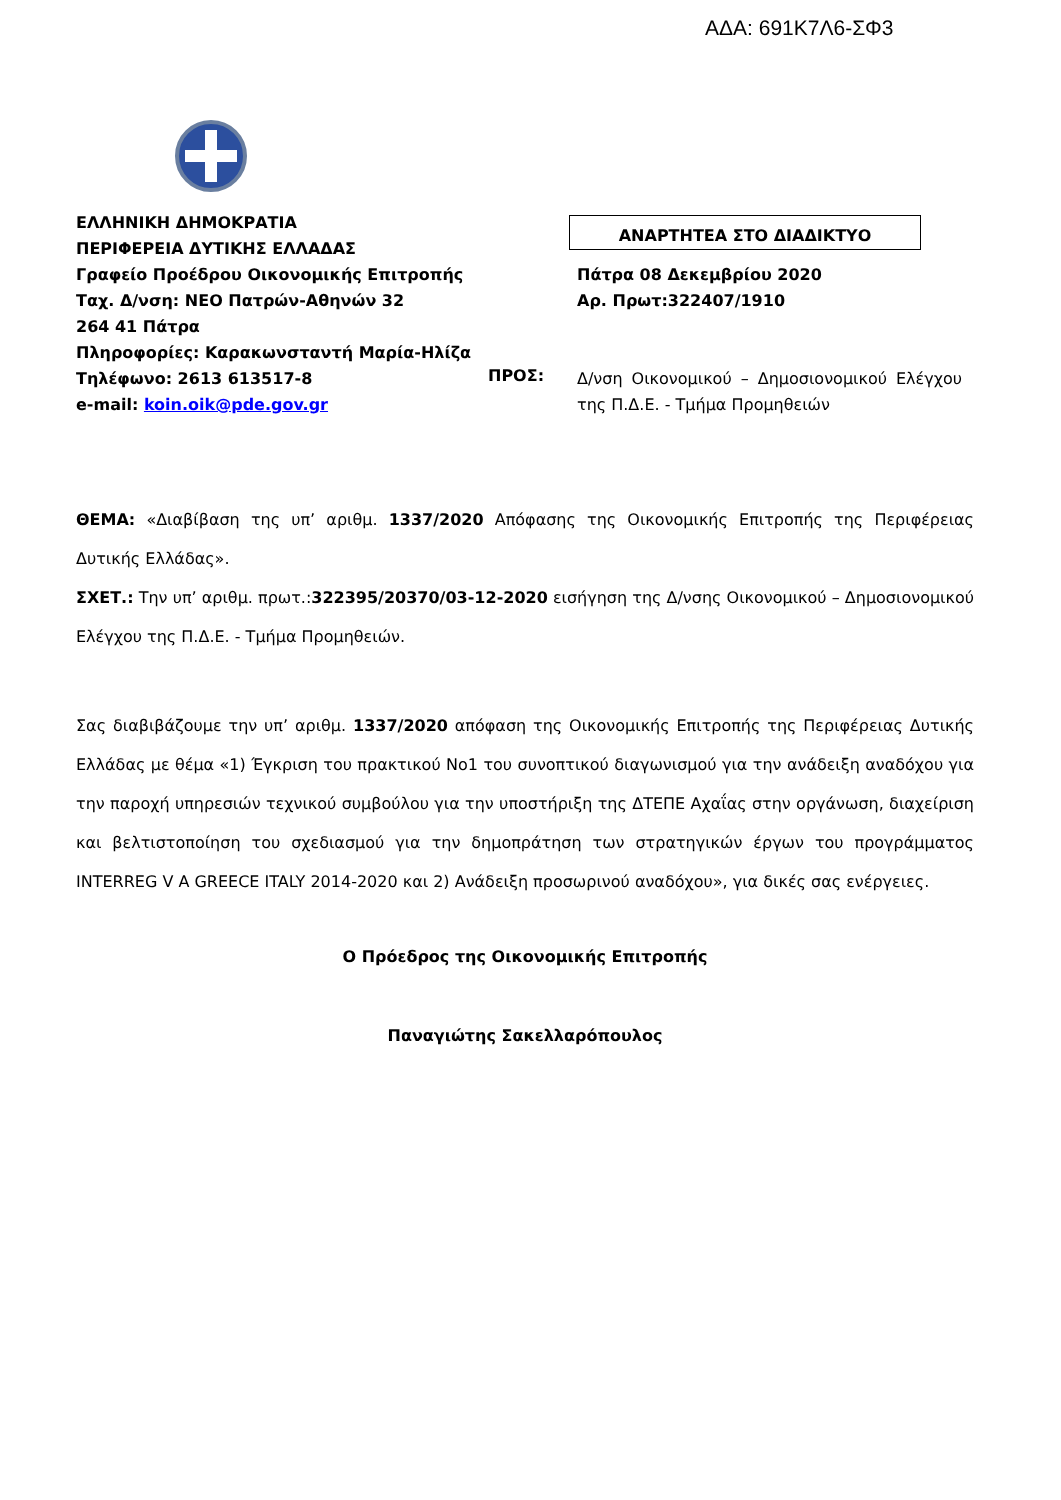ΑΔΑ: 691Κ7Λ6-ΣΦ3
ΕΛΛΗΝΙΚΗ ΔΗΜΟΚΡΑΤΙΑ
ΠΕΡΙΦΕΡΕΙΑ ΔΥΤΙΚΗΣ ΕΛΛΑΔΑΣ
Γραφείο Προέδρου Οικονομικής Επιτροπής
Ταχ. Δ/νση: ΝΕΟ Πατρών-Αθηνών 32
264 41 Πάτρα
Πληροφορίες: Καρακωνσταντή Μαρία-Ηλίζα
Τηλέφωνο: 2613 613517-8
e-mail: koin.oik@pde.gov.gr
ΑΝΑΡΤΗΤΕΑ ΣΤΟ ΔΙΑΔΙΚΤΥΟ
Πάτρα 08 Δεκεμβρίου 2020
Αρ. Πρωτ:322407/1910
ΠΡΟΣ:
Δ/νση Οικονομικού – Δημοσιονομικού Ελέγχου της Π.Δ.Ε. - Τμήμα Προμηθειών
ΘΕΜΑ: «Διαβίβαση της υπ’ αριθμ. 1337/2020 Απόφασης της Οικονομικής Επιτροπής της Περιφέρειας Δυτικής Ελλάδας».
ΣΧΕΤ.: Την υπ’ αριθμ. πρωτ.:322395/20370/03-12-2020 εισήγηση της Δ/νσης Οικονομικού – Δημοσιονομικού Ελέγχου της Π.Δ.Ε. - Τμήμα Προμηθειών.
Σας διαβιβάζουμε την υπ’ αριθμ. 1337/2020 απόφαση της Οικονομικής Επιτροπής της Περιφέρειας Δυτικής Ελλάδας με θέμα «1) Έγκριση του πρακτικού Νο1 του συνοπτικού διαγωνισμού για την ανάδειξη αναδόχου για την παροχή υπηρεσιών τεχνικού συμβούλου για την υποστήριξη της ΔΤΕΠΕ Αχαΐας στην οργάνωση, διαχείριση και βελτιστοποίηση του σχεδιασμού για την δημοπράτηση των στρατηγικών έργων του προγράμματος INTERREG V A GREECE ITALY 2014-2020 και 2) Ανάδειξη προσωρινού αναδόχου», για δικές σας ενέργειες.
Ο Πρόεδρος της Οικονομικής Επιτροπής
Παναγιώτης Σακελλαρόπουλος